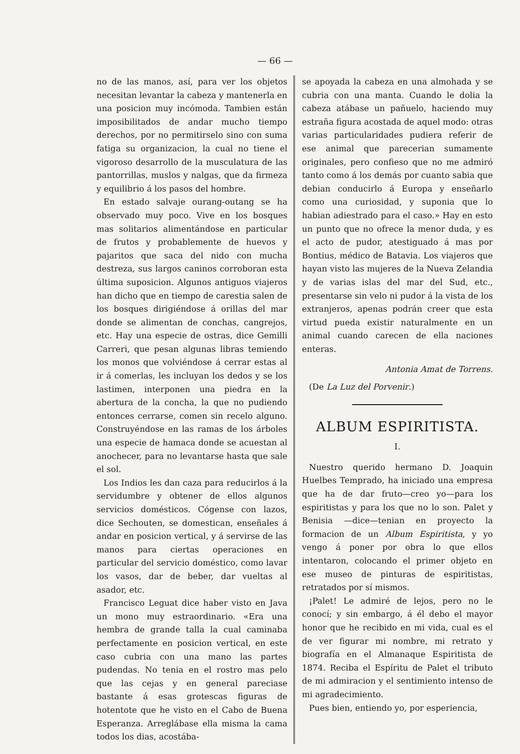— 66 —
no de las manos, así, para ver los objetos necesitan levantar la cabeza y mantenerla en una posicion muy incómoda. Tambien están imposibilitados de andar mucho tiempo derechos, por no permitirselo sino con suma fatiga su organizacion, la cual no tiene el vigoroso desarrollo de la musculatura de las pantorrillas, muslos y nalgas, que da firmeza y equilibrio á los pasos del hombre.
En estado salvaje ourang-outang se ha observado muy poco. Vive en los bosques mas solitarios alimentándose en particular de frutos y probablemente de huevos y pajaritos que saca del nido con mucha destreza, sus largos caninos corroboran esta última suposicion. Algunos antiguos viajeros han dicho que en tiempo de carestia salen de los bosques dirigiéndose á orillas del mar donde se alimentan de conchas, cangrejos, etc. Hay una especie de ostras, dice Gemilli Carreri, que pesan algunas libras temiendo los monos que volviéndose á cerrar estas al ir á comerlas, les incluyan los dedos y se los lastimen, interponen una piedra en la abertura de la concha, la que no pudiendo entonces cerrarse, comen sin recelo alguno. Construyéndose en las ramas de los árboles una especie de hamaca donde se acuestan al anochecer, para no levantarse hasta que sale el sol.
Los Indios les dan caza para reducirlos á la servidumbre y obtener de ellos algunos servicios domésticos. Cógense con lazos, dice Sechouten, se domestican, enseñales á andar en posicion vertical, y á servirse de las manos para ciertas operaciones en particular del servicio doméstico, como lavar los vasos, dar de beber, dar vueltas al asador, etc.
Francisco Leguat dice haber visto en Java un mono muy estraordinario. «Era una hembra de grande talla la cual caminaba perfectamente en posicion vertical, en este caso cubria con una mano las partes pudendas. No tenia en el rostro mas pelo que las cejas y en general pareciase bastante á esas grotescas figuras de hotentote que he visto en el Cabo de Buena Esperanza. Arreglábase ella misma la cama todos los dias, acostába-
se apoyada la cabeza en una almohada y se cubria con una manta. Cuando le dolia la cabeza atábase un pañuelo, haciendo muy estraña figura acostada de aquel modo: otras varias particularidades pudiera referir de ese animal que parecerian sumamente originales, pero confieso que no me admiró tanto como á los demás por cuanto sabia que debian conducirlo á Europa y enseñarlo como una curiosidad, y suponia que lo habian adiestrado para el caso.» Hay en esto un punto que no ofrece la menor duda, y es el acto de pudor, atestiguado á mas por Bontius, médico de Batavia. Los viajeros que hayan visto las mujeres de la Nueva Zelandia y de varias islas del mar del Sud, etc., presentarse sin velo ni pudor á la vista de los extranjeros, apenas podrán creer que esta virtud pueda existir naturalmente en un animal cuando carecen de ella naciones enteras.
Antonia Amat de Torrens.
(De La Luz del Porvenir.)
ALBUM ESPIRITISTA.
I.
Nuestro querido hermano D. Joaquin Huelbes Temprado, ha iniciado una empresa que ha de dar fruto—creo yo—para los espiritistas y para los que no lo son. Palet y Benisia —dice—tenian en proyecto la formacion de un Album Espiritista, y yo vengo á poner por obra lo que ellos intentaron, colocando el primer objeto en ese museo de pinturas de espiritistas, retratados por sí mismos.
¡Palet! Le admiré de lejos, pero no le conocí; y sin embargo, á él debo el mayor honor que he recibido en mi vida, cual es el de ver figurar mi nombre, mi retrato y biografía en el Almanaque Espiritista de 1874. Reciba el Espíritu de Palet el tributo de mi admiracion y el sentimiento intenso de mi agradecimiento.
Pues bien, entiendo yo, por esperiencia,